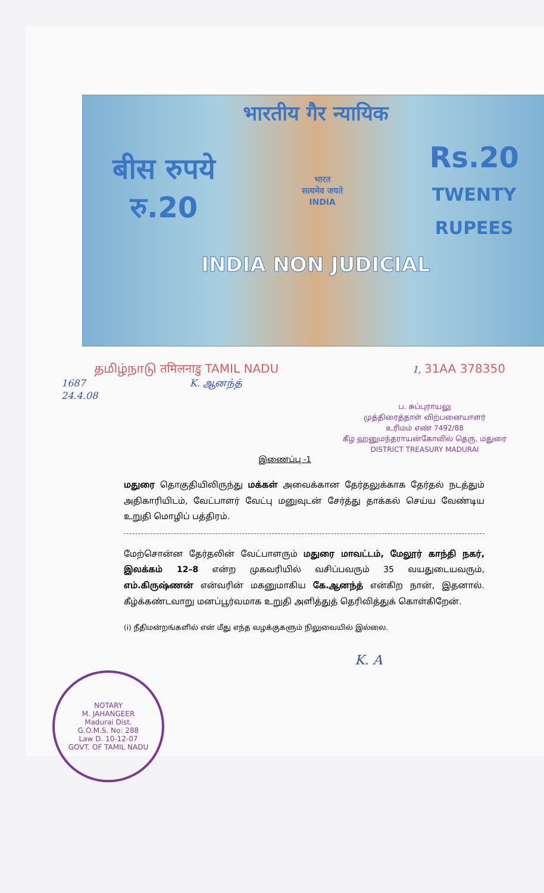भारतीय गैर न्यायिक
बीस रुपये
रु.20
भारत
सत्यमेव जयते
INDIA
Rs.20
TWENTY
RUPEES
INDIA NON JUDICIAL
தமிழ்நாடு तमिलनाडु TAMIL NADU 1, 31AA 378350
1687 K. ஆனந்த்
24.4.08
ப. சுப்புராயலு
முத்திரைத்தாள் விற்பனையாளர்
உரிமம் எண் 7492/88
கீழ ஹனுமந்தராயன்கோவில் தெரு, மதுரை
DISTRICT TREASURY MADURAI
இணைப்பு -1
மதுரை தொகுதியிலிருந்து மக்கள் அவைக்கான தேர்தலுக்காக தேர்தல் நடத்தும் அதிகாரியிடம், வேட்பாளர் வேட்பு மனுவுடன் சேர்த்து தாக்கல் செய்ய வேண்டிய உறுதி மொழிப் பத்திரம்.
மேற்சொன்ன தேர்தலின் வேட்பாளரும் மதுரை மாவட்டம், மேலூர் காந்தி நகர், இலக்கம் 12–8 என்ற முகவரியில் வசிப்பவரும் 35 வயதுடையவரும், எம்.கிருஷ்ணன் என்வரின் மகனுமாகிய கே.ஆனந்த் என்கிற நான், இதனால். கீழ்க்கண்டவாறு மனப்பூர்வமாக உறுதி அளித்துத் தெரிவித்துக் கொள்கிறேன்.
(i) நீதிமன்றங்களில் என் மீது எந்த வழக்குகளும் நிலுவையில் இல்லை.
NOTARY
M. JAHANGEER
Madurai Dist.
G.O.M.S. No: 288
Law D. 10-12-07
GOVT. OF TAMIL NADU
K. A